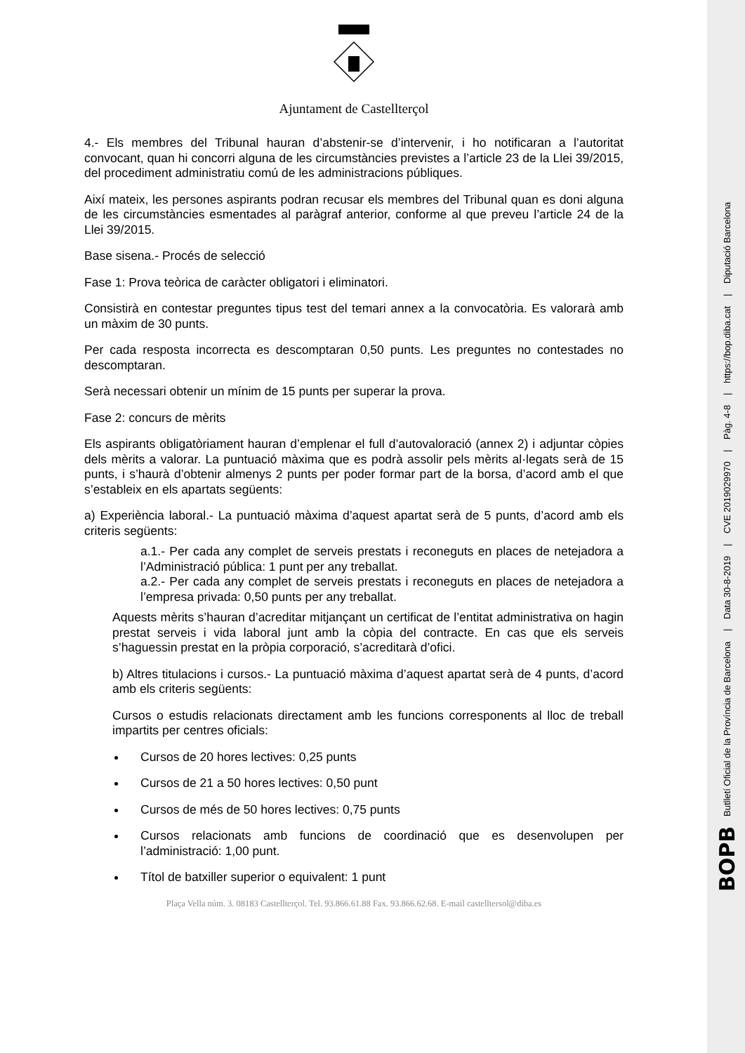BOPB Butlletí Oficial de la Província de Barcelona | Data 30-8-2019 | CVE 2019029970 | Pàg. 4-8 | https://bop.diba.cat | Diputació Barcelona
Ajuntament de Castellterçol
4.- Els membres del Tribunal hauran d’abstenir-se d’intervenir, i ho notificaran a l’autoritat convocant, quan hi concorri alguna de les circumstàncies previstes a l’article 23 de la Llei 39/2015, del procediment administratiu comú de les administracions públiques.
Així mateix, les persones aspirants podran recusar els membres del Tribunal quan es doni alguna de les circumstàncies esmentades al paràgraf anterior, conforme al que preveu l’article 24 de la Llei 39/2015.
Base sisena.- Procés de selecció
Fase 1: Prova teòrica de caràcter obligatori i eliminatori.
Consistirà en contestar preguntes tipus test del temari annex a la convocatòria. Es valorarà amb un màxim de 30 punts.
Per cada resposta incorrecta es descomptaran 0,50 punts. Les preguntes no contestades no descomptaran.
Serà necessari obtenir un mínim de 15 punts per superar la prova.
Fase 2: concurs de mèrits
Els aspirants obligatòriament hauran d’emplenar el full d’autovaloració (annex 2) i adjuntar còpies dels mèrits a valorar. La puntuació màxima que es podrà assolir pels mèrits al·legats serà de 15 punts, i s’haurà d’obtenir almenys 2 punts per poder formar part de la borsa, d’acord amb el que s’estableix en els apartats següents:
a) Experiència laboral.- La puntuació màxima d’aquest apartat serà de 5 punts, d’acord amb els criteris següents:
a.1.- Per cada any complet de serveis prestats i reconeguts en places de netejadora a l’Administració pública: 1 punt per any treballat.
a.2.- Per cada any complet de serveis prestats i reconeguts en places de netejadora a l’empresa privada: 0,50 punts per any treballat.
Aquests mèrits s’hauran d’acreditar mitjançant un certificat de l’entitat administrativa on hagin prestat serveis i vida laboral junt amb la còpia del contracte. En cas que els serveis s’haguessin prestat en la pròpia corporació, s’acreditarà d’ofici.
b) Altres titulacions i cursos.- La puntuació màxima d’aquest apartat serà de 4 punts, d’acord amb els criteris següents:
Cursos o estudis relacionats directament amb les funcions corresponents al lloc de treball impartits per centres oficials:
Cursos de 20 hores lectives: 0,25 punts
Cursos de 21 a 50 hores lectives: 0,50 punt
Cursos de més de 50 hores lectives: 0,75 punts
Cursos relacionats amb funcions de coordinació que es desenvolupen per l’administració: 1,00 punt.
Títol de batxiller superior o equivalent: 1 punt
Plaça Vella núm. 3. 08183 Castellterçol. Tel. 93.866.61.88 Fax. 93.866.62.68. E-mail castelltersol@diba.es